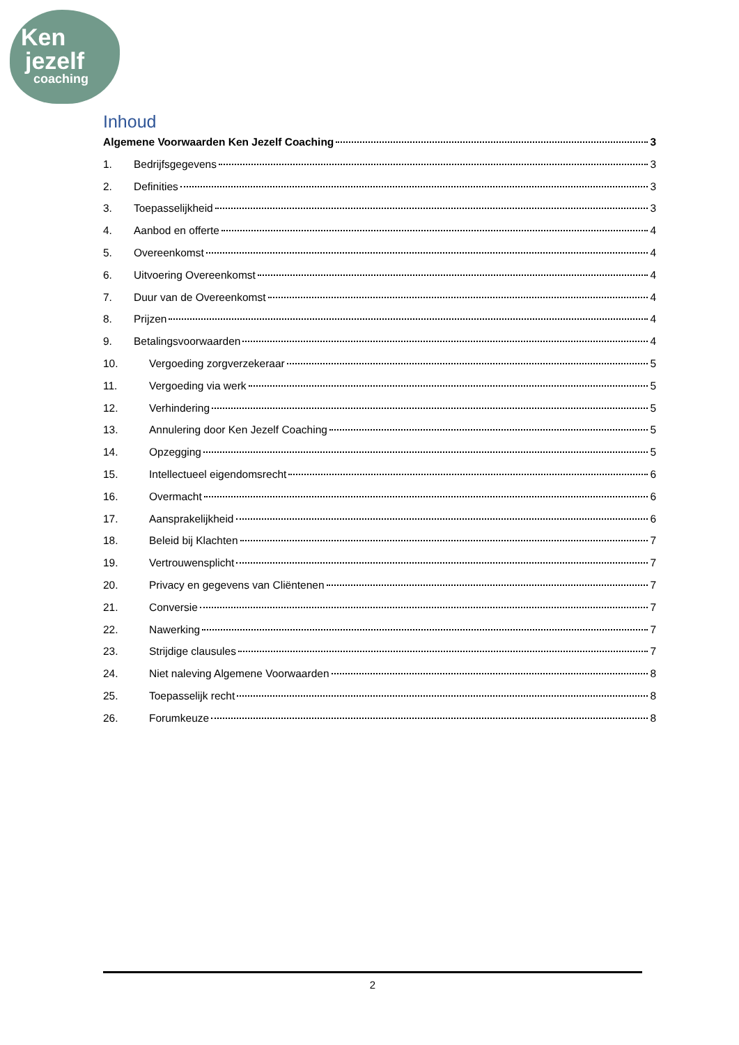Ken
jezelf
coaching
Inhoud
Algemene Voorwaarden Ken Jezelf Coaching 3
1. Bedrijfsgegevens 3
2. Definities 3
3. Toepasselijkheid 3
4. Aanbod en offerte 4
5. Overeenkomst 4
6. Uitvoering Overeenkomst 4
7. Duur van de Overeenkomst 4
8. Prijzen 4
9. Betalingsvoorwaarden 4
10. Vergoeding zorgverzekeraar 5
11. Vergoeding via werk 5
12. Verhindering 5
13. Annulering door Ken Jezelf Coaching 5
14. Opzegging 5
15. Intellectueel eigendomsrecht 6
16. Overmacht 6
17. Aansprakelijkheid 6
18. Beleid bij Klachten 7
19. Vertrouwensplicht 7
20. Privacy en gegevens van Cliëntenen 7
21. Conversie 7
22. Nawerking 7
23. Strijdige clausules 7
24. Niet naleving Algemene Voorwaarden 8
25. Toepasselijk recht 8
26. Forumkeuze 8
2